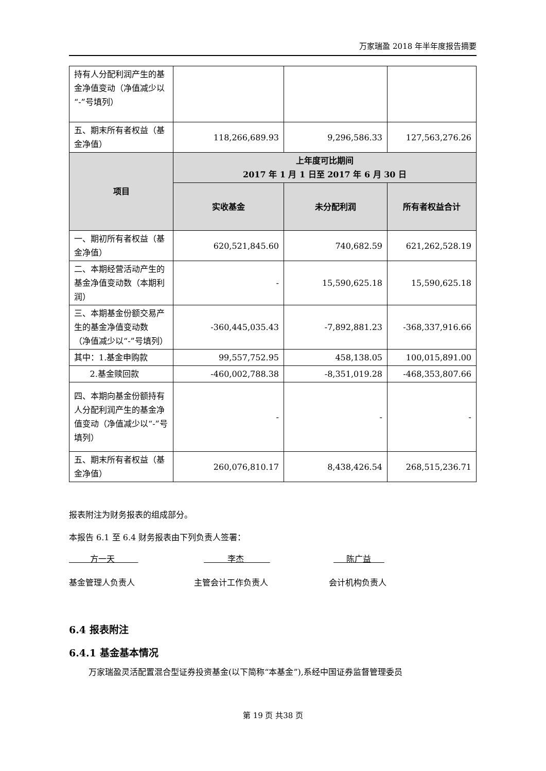万家瑞盈 2018 年半年度报告摘要
| 持有人分配利润产生的基金净值变动（净值减少以“-”号填列） | | | |
| 五、期末所有者权益（基金净值） | 118,266,689.93 | 9,296,586.33 | 127,563,276.26 |
| 项目 | 上年度可比期间 2017 年 1 月 1 日至 2017 年 6 月 30 日 | | |
| | 实收基金 | 未分配利润 | 所有者权益合计 |
| 一、期初所有者权益（基金净值） | 620,521,845.60 | 740,682.59 | 621,262,528.19 |
| 二、本期经营活动产生的基金净值变动数（本期利润） | - | 15,590,625.18 | 15,590,625.18 |
| 三、本期基金份额交易产生的基金净值变动数 （净值减少以“-”号填列） | -360,445,035.43 | -7,892,881.23 | -368,337,916.66 |
| 其中：1.基金申购款 | 99,557,752.95 | 458,138.05 | 100,015,891.00 |
| 2.基金赎回款 | -460,002,788.38 | -8,351,019.28 | -468,353,807.66 |
| 四、本期向基金份额持有人分配利润产生的基金净值变动（净值减少以“-”号填列） | - | - | - |
| 五、期末所有者权益（基金净值） | 260,076,810.17 | 8,438,426.54 | 268,515,236.71 |
报表附注为财务报表的组成部分。
本报告 6.1 至 6.4 财务报表由下列负责人签署：
方一天 李杰 陈广益
基金管理人负责人 主管会计工作负责人 会计机构负责人
6.4 报表附注
6.4.1 基金基本情况
万家瑞盈灵活配置混合型证券投资基金(以下简称“本基金”),系经中国证券监督管理委员
第 19 页 共38 页